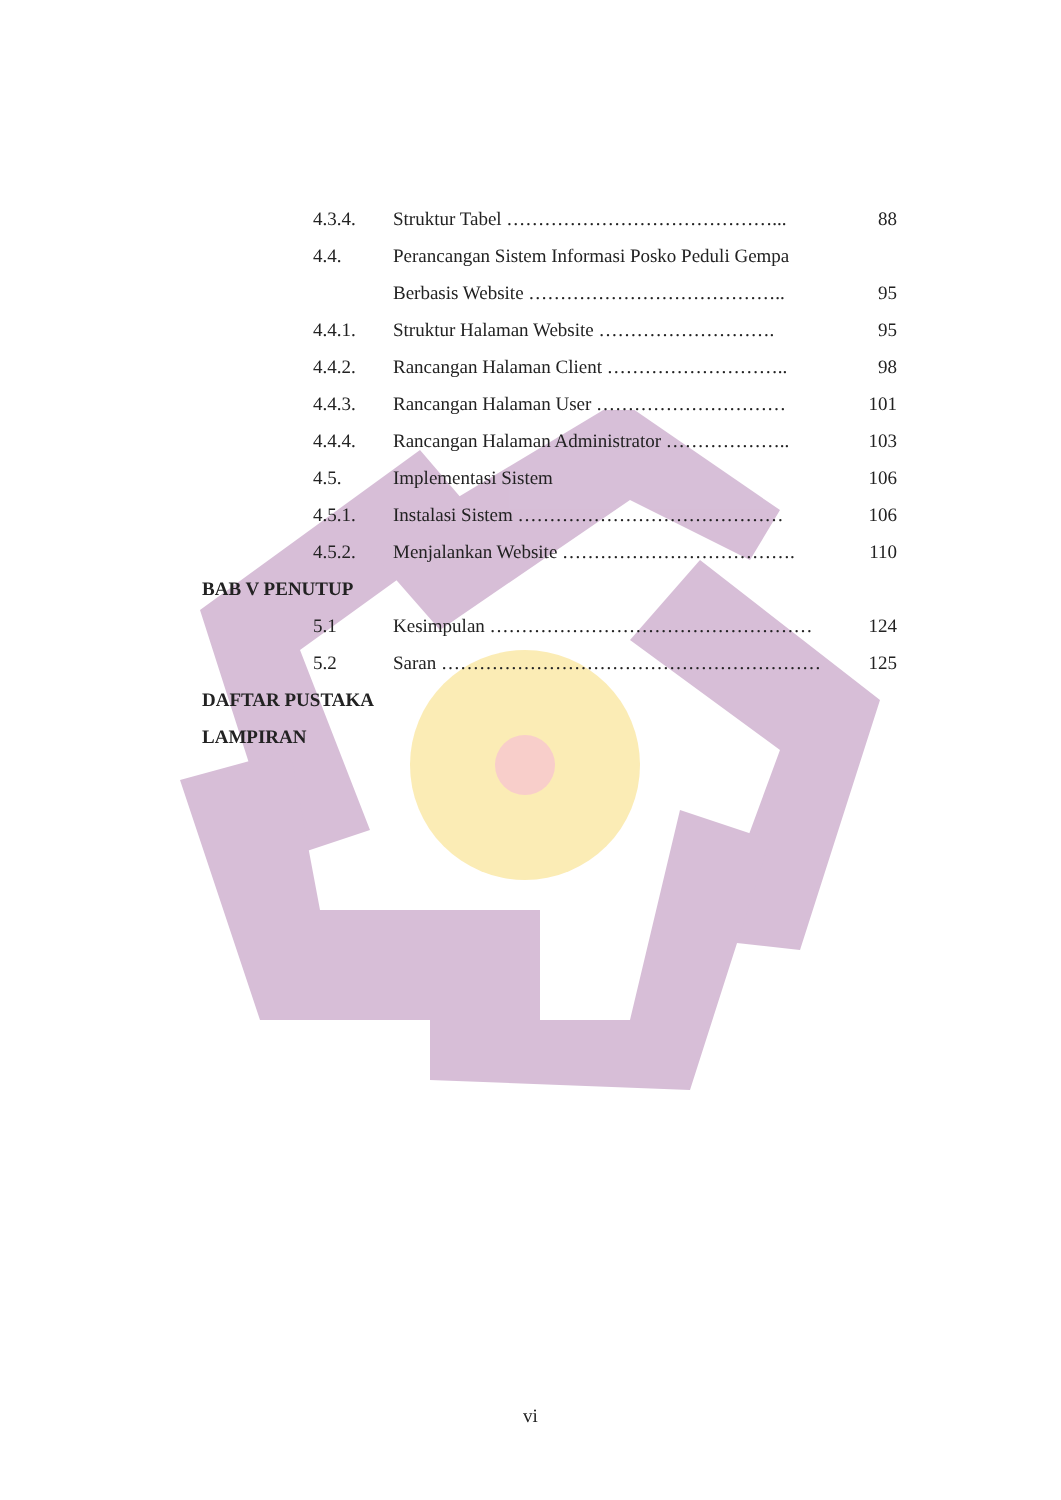4.3.4. Struktur Tabel ……………………………………... 88
4.4. Perancangan Sistem Informasi Posko Peduli Gempa
Berbasis Website ………………………………….. 95
4.4.1. Struktur Halaman Website ………………………. 95
4.4.2. Rancangan Halaman Client ……………………….. 98
4.4.3. Rancangan Halaman User ………………………… 101
4.4.4. Rancangan Halaman Administrator ……………….. 103
4.5. Implementasi Sistem 106
4.5.1. Instalasi Sistem …………………………………… 106
4.5.2. Menjalankan Website ………………………………. 110
BAB V PENUTUP
5.1 Kesimpulan …………………………………………… 124
5.2 Saran …………………………………………………… 125
DAFTAR PUSTAKA
LAMPIRAN
vi